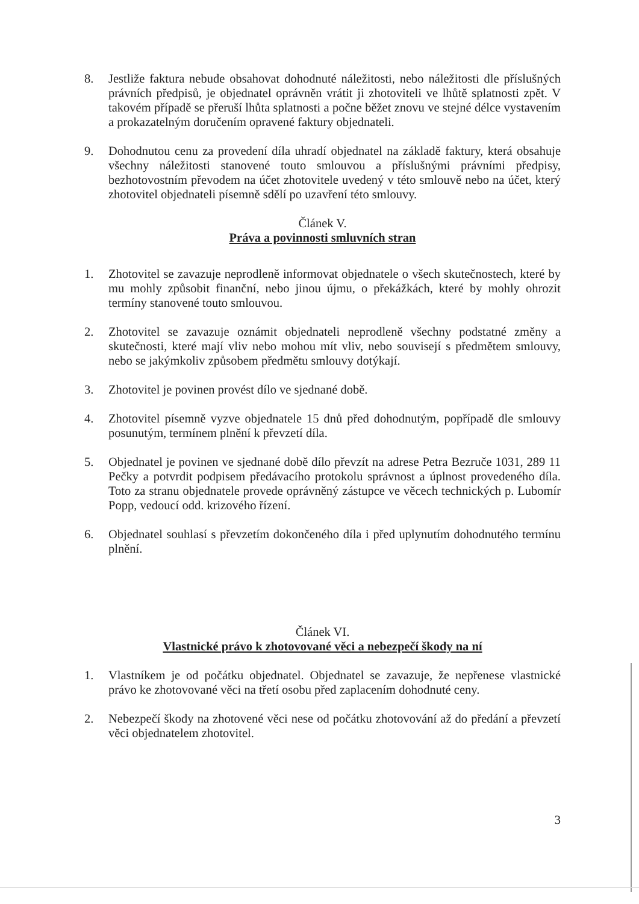8. Jestliže faktura nebude obsahovat dohodnuté náležitosti, nebo náležitosti dle příslušných právních předpisů, je objednatel oprávněn vrátit ji zhotoviteli ve lhůtě splatnosti zpět. V takovém případě se přeruší lhůta splatnosti a počne běžet znovu ve stejné délce vystavením a prokazatelným doručením opravené faktury objednateli.
9. Dohodnutou cenu za provedení díla uhradí objednatel na základě faktury, která obsahuje všechny náležitosti stanovené touto smlouvou a příslušnými právními předpisy, bezhotovostním převodem na účet zhotovitele uvedený v této smlouvě nebo na účet, který zhotovitel objednateli písemně sdělí po uzavření této smlouvy.
Článek V.
Práva a povinnosti smluvních stran
1. Zhotovitel se zavazuje neprodleně informovat objednatele o všech skutečnostech, které by mu mohly způsobit finanční, nebo jinou újmu, o překážkách, které by mohly ohrozit termíny stanovené touto smlouvou.
2. Zhotovitel se zavazuje oznámit objednateli neprodleně všechny podstatné změny a skutečnosti, které mají vliv nebo mohou mít vliv, nebo souvisejí s předmětem smlouvy, nebo se jakýmkoliv způsobem předmětu smlouvy dotýkají.
3. Zhotovitel je povinen provést dílo ve sjednané době.
4. Zhotovitel písemně vyzve objednatele 15 dnů před dohodnutým, popřípadě dle smlouvy posunutým, termínem plnění k převzetí díla.
5. Objednatel je povinen ve sjednané době dílo převzít na adrese Petra Bezruče 1031, 289 11 Pečky a potvrdit podpisem předávacího protokolu správnost a úplnost provedeného díla. Toto za stranu objednatele provede oprávněný zástupce ve věcech technických p. Lubomír Popp, vedoucí odd. krizového řízení.
6. Objednatel souhlasí s převzetím dokončeného díla i před uplynutím dohodnutého termínu plnění.
Článek VI.
Vlastnické právo k zhotovované věci a nebezpečí škody na ní
1. Vlastníkem je od počátku objednatel. Objednatel se zavazuje, že nepřenese vlastnické právo ke zhotovované věci na třetí osobu před zaplacením dohodnuté ceny.
2. Nebezpečí škody na zhotovené věci nese od počátku zhotovování až do předání a převzetí věci objednatelem zhotovitel.
3